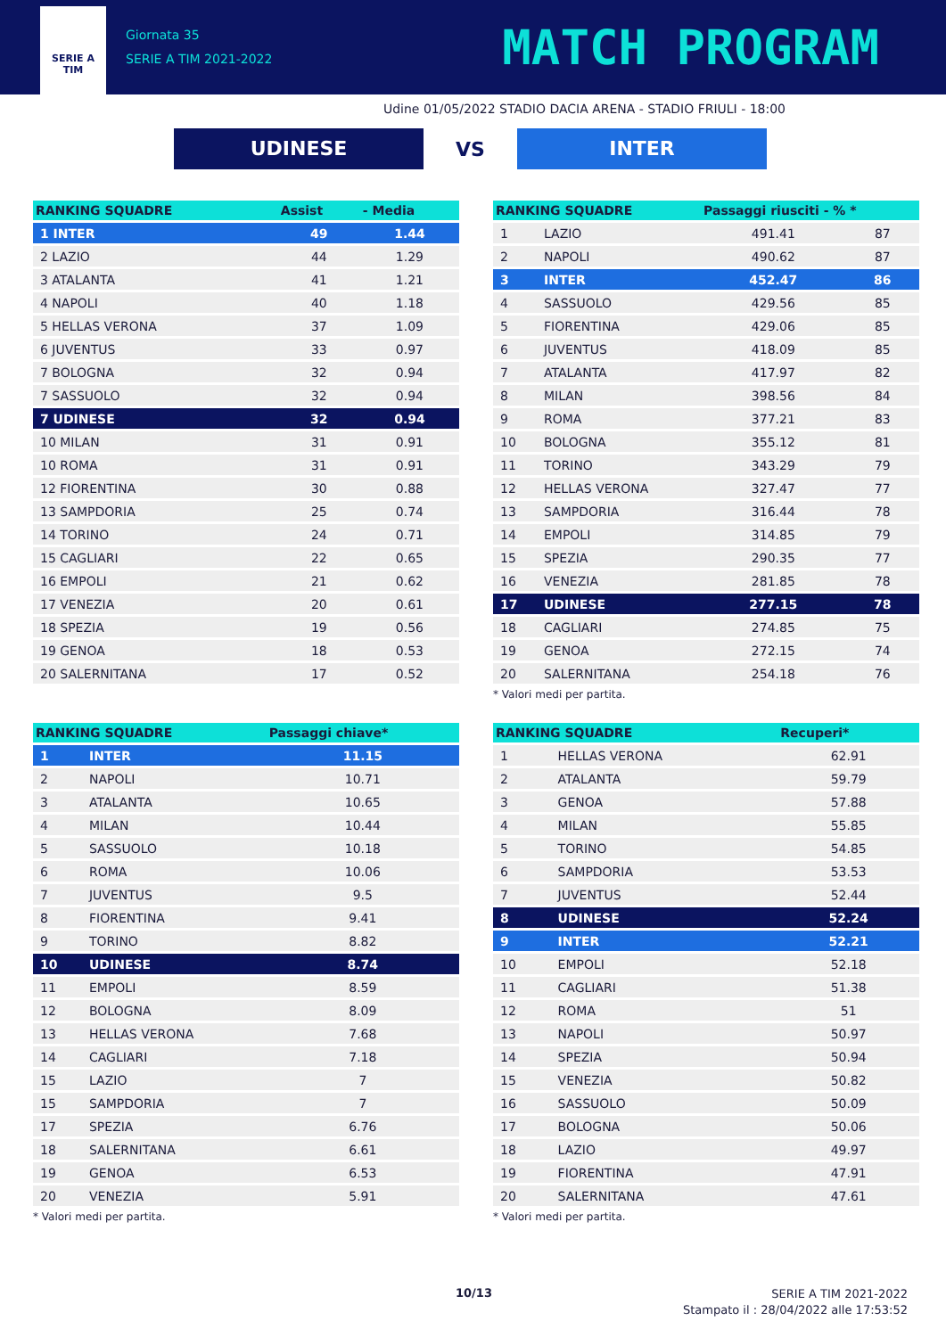SERIE A
TIM
Giornata 35
SERIE A TIM 2021-2022
MATCH PROGRAM
Udine 01/05/2022 STADIO DACIA ARENA - STADIO FRIULI - 18:00
UDINESE
VS
INTER
| RANKING SQUADRE | Assist | - Media |
| --- | --- | --- |
| 1 INTER | 49 | 1.44 |
| 2 LAZIO | 44 | 1.29 |
| 3 ATALANTA | 41 | 1.21 |
| 4 NAPOLI | 40 | 1.18 |
| 5 HELLAS VERONA | 37 | 1.09 |
| 6 JUVENTUS | 33 | 0.97 |
| 7 BOLOGNA | 32 | 0.94 |
| 7 SASSUOLO | 32 | 0.94 |
| 7 UDINESE | 32 | 0.94 |
| 10 MILAN | 31 | 0.91 |
| 10 ROMA | 31 | 0.91 |
| 12 FIORENTINA | 30 | 0.88 |
| 13 SAMPDORIA | 25 | 0.74 |
| 14 TORINO | 24 | 0.71 |
| 15 CAGLIARI | 22 | 0.65 |
| 16 EMPOLI | 21 | 0.62 |
| 17 VENEZIA | 20 | 0.61 |
| 18 SPEZIA | 19 | 0.56 |
| 19 GENOA | 18 | 0.53 |
| 20 SALERNITANA | 17 | 0.52 |
| RANKING SQUADRE | | Passaggi riusciti - % * | |
| --- | --- | --- | --- |
| 1 | LAZIO | 491.41 | 87 |
| 2 | NAPOLI | 490.62 | 87 |
| 3 | INTER | 452.47 | 86 |
| 4 | SASSUOLO | 429.56 | 85 |
| 5 | FIORENTINA | 429.06 | 85 |
| 6 | JUVENTUS | 418.09 | 85 |
| 7 | ATALANTA | 417.97 | 82 |
| 8 | MILAN | 398.56 | 84 |
| 9 | ROMA | 377.21 | 83 |
| 10 | BOLOGNA | 355.12 | 81 |
| 11 | TORINO | 343.29 | 79 |
| 12 | HELLAS VERONA | 327.47 | 77 |
| 13 | SAMPDORIA | 316.44 | 78 |
| 14 | EMPOLI | 314.85 | 79 |
| 15 | SPEZIA | 290.35 | 77 |
| 16 | VENEZIA | 281.85 | 78 |
| 17 | UDINESE | 277.15 | 78 |
| 18 | CAGLIARI | 274.85 | 75 |
| 19 | GENOA | 272.15 | 74 |
| 20 | SALERNITANA | 254.18 | 76 |
* Valori medi per partita.
| RANKING SQUADRE | | Passaggi chiave* |
| --- | --- | --- |
| 1 | INTER | 11.15 |
| 2 | NAPOLI | 10.71 |
| 3 | ATALANTA | 10.65 |
| 4 | MILAN | 10.44 |
| 5 | SASSUOLO | 10.18 |
| 6 | ROMA | 10.06 |
| 7 | JUVENTUS | 9.5 |
| 8 | FIORENTINA | 9.41 |
| 9 | TORINO | 8.82 |
| 10 | UDINESE | 8.74 |
| 11 | EMPOLI | 8.59 |
| 12 | BOLOGNA | 8.09 |
| 13 | HELLAS VERONA | 7.68 |
| 14 | CAGLIARI | 7.18 |
| 15 | LAZIO | 7 |
| 15 | SAMPDORIA | 7 |
| 17 | SPEZIA | 6.76 |
| 18 | SALERNITANA | 6.61 |
| 19 | GENOA | 6.53 |
| 20 | VENEZIA | 5.91 |
* Valori medi per partita.
| RANKING SQUADRE | | Recuperi* |
| --- | --- | --- |
| 1 | HELLAS VERONA | 62.91 |
| 2 | ATALANTA | 59.79 |
| 3 | GENOA | 57.88 |
| 4 | MILAN | 55.85 |
| 5 | TORINO | 54.85 |
| 6 | SAMPDORIA | 53.53 |
| 7 | JUVENTUS | 52.44 |
| 8 | UDINESE | 52.24 |
| 9 | INTER | 52.21 |
| 10 | EMPOLI | 52.18 |
| 11 | CAGLIARI | 51.38 |
| 12 | ROMA | 51 |
| 13 | NAPOLI | 50.97 |
| 14 | SPEZIA | 50.94 |
| 15 | VENEZIA | 50.82 |
| 16 | SASSUOLO | 50.09 |
| 17 | BOLOGNA | 50.06 |
| 18 | LAZIO | 49.97 |
| 19 | FIORENTINA | 47.91 |
| 20 | SALERNITANA | 47.61 |
* Valori medi per partita.
10/13
SERIE A TIM 2021-2022
Stampato il : 28/04/2022 alle 17:53:52